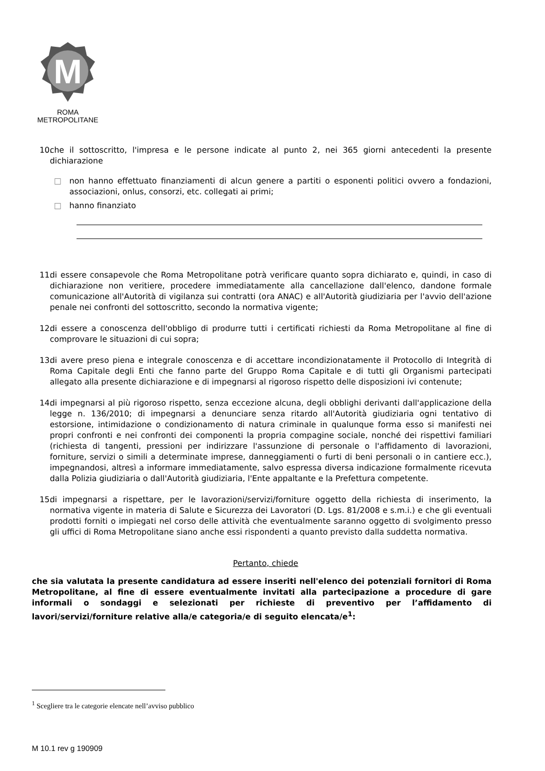M
ROMA
METROPOLITANE
10.
che il sottoscritto, l'impresa e le persone indicate al punto 2, nei 365 giorni antecedenti la presente dichiarazione
□ non hanno effettuato finanziamenti di alcun genere a partiti o esponenti politici ovvero a fondazioni, associazioni, onlus, consorzi, etc. collegati ai primi;
□ hanno finanziato
11.
di essere consapevole che Roma Metropolitane potrà verificare quanto sopra dichiarato e, quindi, in caso di dichiarazione non veritiere, procedere immediatamente alla cancellazione dall'elenco, dandone formale comunicazione all'Autorità di vigilanza sui contratti (ora ANAC) e all'Autorità giudiziaria per l'avvio dell'azione penale nei confronti del sottoscritto, secondo la normativa vigente;
12.
di essere a conoscenza dell'obbligo di produrre tutti i certificati richiesti da Roma Metropolitane al fine di comprovare le situazioni di cui sopra;
13.
di avere preso piena e integrale conoscenza e di accettare incondizionatamente il Protocollo di Integrità di Roma Capitale degli Enti che fanno parte del Gruppo Roma Capitale e di tutti gli Organismi partecipati allegato alla presente dichiarazione e di impegnarsi al rigoroso rispetto delle disposizioni ivi contenute;
14.
di impegnarsi al più rigoroso rispetto, senza eccezione alcuna, degli obblighi derivanti dall'applicazione della legge n. 136/2010; di impegnarsi a denunciare senza ritardo all'Autorità giudiziaria ogni tentativo di estorsione, intimidazione o condizionamento di natura criminale in qualunque forma esso si manifesti nei propri confronti e nei confronti dei componenti la propria compagine sociale, nonché dei rispettivi familiari (richiesta di tangenti, pressioni per indirizzare l'assunzione di personale o l'affidamento di lavorazioni, forniture, servizi o simili a determinate imprese, danneggiamenti o furti di beni personali o in cantiere ecc.), impegnandosi, altresì a informare immediatamente, salvo espressa diversa indicazione formalmente ricevuta dalla Polizia giudiziaria o dall'Autorità giudiziaria, l'Ente appaltante e la Prefettura competente.
15.
di impegnarsi a rispettare, per le lavorazioni/servizi/forniture oggetto della richiesta di inserimento, la normativa vigente in materia di Salute e Sicurezza dei Lavoratori (D. Lgs. 81/2008 e s.m.i.) e che gli eventuali prodotti forniti o impiegati nel corso delle attività che eventualmente saranno oggetto di svolgimento presso gli uffici di Roma Metropolitane siano anche essi rispondenti a quanto previsto dalla suddetta normativa.
Pertanto, chiede
che sia valutata la presente candidatura ad essere inseriti nell'elenco dei potenziali fornitori di Roma Metropolitane, al fine di essere eventualmente invitati alla partecipazione a procedure di gare informali o sondaggi e selezionati per richieste di preventivo per l’affidamento di lavori/servizi/forniture relative alla/e categoria/e di seguito elencata/e<sup>1</sup>:
<sup>1</sup> Scegliere tra le categorie elencate nell’avviso pubblico
M 10.1 rev g 190909